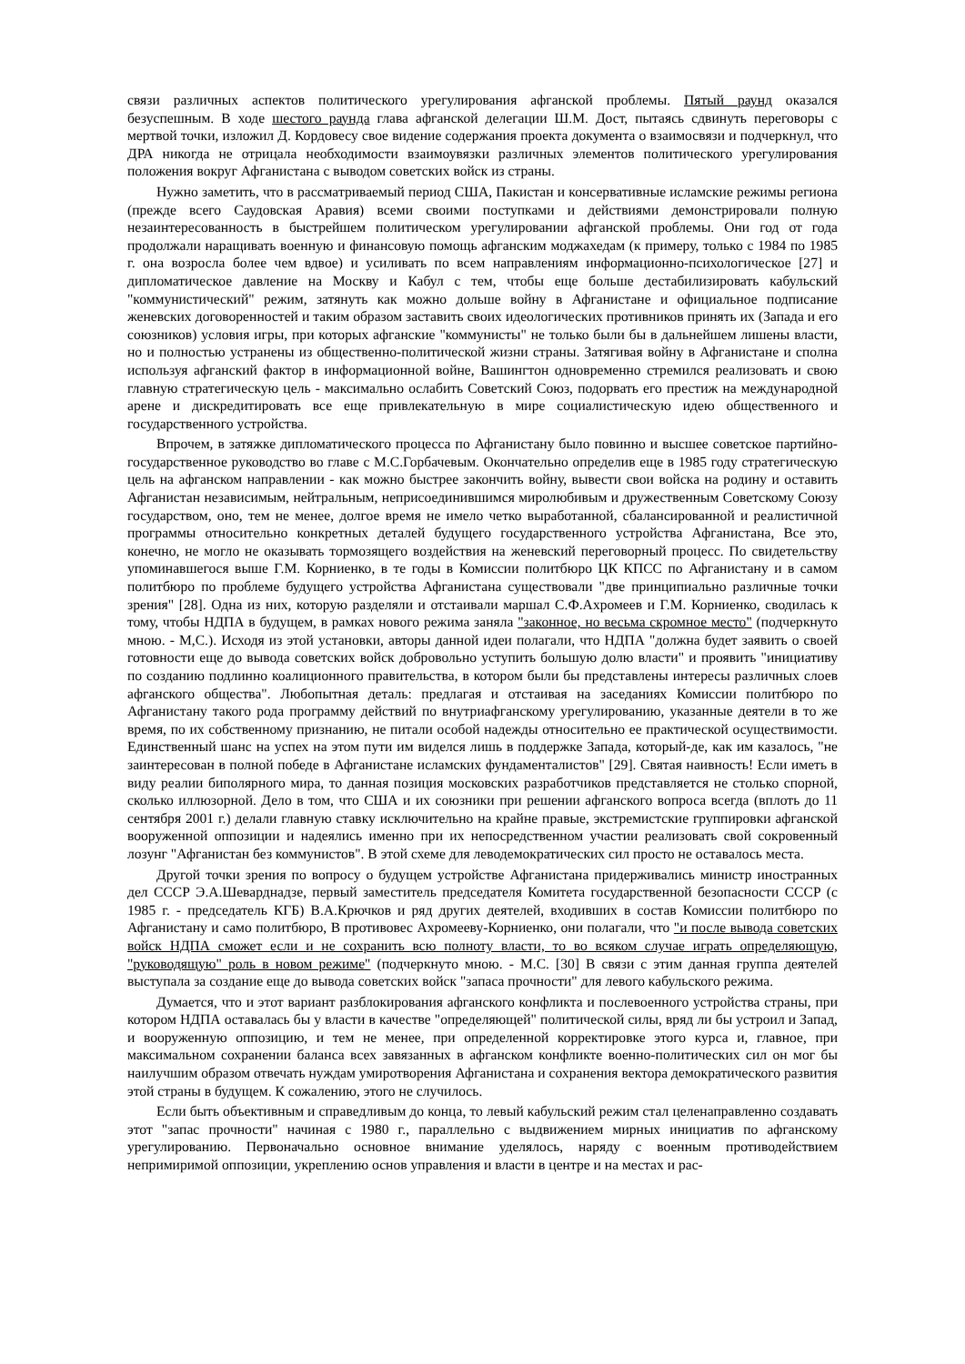связи различных аспектов политического урегулирования афганской проблемы. Пятый раунд оказался безуспешным. В ходе шестого раунда глава афганской делегации Ш.М. Дост, пытаясь сдвинуть переговоры с мертвой точки, изложил Д. Кордовесу свое видение содержания проекта документа о взаимосвязи и подчеркнул, что ДРА никогда не отрицала необходимости взаимоувязки различных элементов политического урегулирования положения вокруг Афганистана с выводом советских войск из страны.
Нужно заметить, что в рассматриваемый период США, Пакистан и консервативные исламские режимы региона (прежде всего Саудовская Аравия) всеми своими поступками и действиями демонстрировали полную незаинтересованность в быстрейшем политическом урегулировании афганской проблемы. Они год от года продолжали наращивать военную и финансовую помощь афганским моджахедам (к примеру, только с 1984 по 1985 г. она возросла более чем вдвое) и усиливать по всем направлениям информационно-психологическое [27] и дипломатическое давление на Москву и Кабул с тем, чтобы еще больше дестабилизировать кабульский "коммунистический" режим, затянуть как можно дольше войну в Афганистане и официальное подписание женевских договоренностей и таким образом заставить своих идеологических противников принять их (Запада и его союзников) условия игры, при которых афганские "коммунисты" не только были бы в дальнейшем лишены власти, но и полностью устранены из общественно-политической жизни страны. Затягивая войну в Афганистане и сполна используя афганский фактор в информационной войне, Вашингтон одновременно стремился реализовать и свою главную стратегическую цель - максимально ослабить Советский Союз, подорвать его престиж на международной арене и дискредитировать все еще привлекательную в мире социалистическую идею общественного и государственного устройства.
Впрочем, в затяжке дипломатического процесса по Афганистану было повинно и высшее советское партийно-государственное руководство во главе с М.С.Горбачевым. Окончательно определив еще в 1985 году стратегическую цель на афганском направлении - как можно быстрее закончить войну, вывести свои войска на родину и оставить Афганистан независимым, нейтральным, неприсоединившимся миролюбивым и дружественным Советскому Союзу государством, оно, тем не менее, долгое время не имело четко выработанной, сбалансированной и реалистичной программы относительно конкретных деталей будущего государственного устройства Афганистана, Все это, конечно, не могло не оказывать тормозящего воздействия на женевский переговорный процесс. По свидетельству упоминавшегося выше Г.М. Корниенко, в те годы в Комиссии политбюро ЦК КПСС по Афганистану и в самом политбюро по проблеме будущего устройства Афганистана существовали "две принципиально различные точки зрения" [28]. Одна из них, которую разделяли и отстаивали маршал С.Ф.Ахромеев и Г.М. Корниенко, сводилась к тому, чтобы НДПА в будущем, в рамках нового режима заняла "законное, но весьма скромное место" (подчеркнуто мною. - М,С.). Исходя из этой установки, авторы данной идеи полагали, что НДПА "должна будет заявить о своей готовности еще до вывода советских войск добровольно уступить большую долю власти" и проявить "инициативу по созданию подлинно коалиционного правительства, в котором были бы представлены интересы различных слоев афганского общества". Любопытная деталь: предлагая и отстаивая на заседаниях Комиссии политбюро по Афганистану такого рода программу действий по внутриафганскому урегулированию, указанные деятели в то же время, по их собственному признанию, не питали особой надежды относительно ее практической осуществимости. Единственный шанс на успех на этом пути им виделся лишь в поддержке Запада, который-де, как им казалось, "не заинтересован в полной победе в Афганистане исламских фундаменталистов" [29]. Святая наивность! Если иметь в виду реалии биполярного мира, то данная позиция московских разработчиков представляется не столько спорной, сколько иллюзорной. Дело в том, что США и их союзники при решении афганского вопроса всегда (вплоть до 11 сентября 2001 г.) делали главную ставку исключительно на крайне правые, экстремистские группировки афганской вооруженной оппозиции и надеялись именно при их непосредственном участии реализовать свой сокровенный лозунг "Афганистан без коммунистов". В этой схеме для леводемократических сил просто не оставалось места.
Другой точки зрения по вопросу о будущем устройстве Афганистана придерживались министр иностранных дел СССР Э.А.Шеварднадзе, первый заместитель председателя Комитета государственной безопасности СССР (с 1985 г. - председатель КГБ) В.А.Крючков и ряд других деятелей, входивших в состав Комиссии политбюро по Афганистану и само политбюро, В противовес Ахромееву-Корниенко, они полагали, что "и после вывода советских войск НДПА сможет если и не сохранить всю полноту власти, то во всяком случае играть определяющую, "руководящую" роль в новом режиме" (подчеркнуто мною. - М.С. [30] В связи с этим данная группа деятелей выступала за создание еще до вывода советских войск "запаса прочности" для левого кабульского режима.
Думается, что и этот вариант разблокирования афганского конфликта и послевоенного устройства страны, при котором НДПА оставалась бы у власти в качестве "определяющей" политической силы, вряд ли бы устроил и Запад, и вооруженную оппозицию, и тем не менее, при определенной корректировке этого курса и, главное, при максимальном сохранении баланса всех завязанных в афганском конфликте военно-политических сил он мог бы наилучшим образом отвечать нуждам умиротворения Афганистана и сохранения вектора демократического развития этой страны в будущем. К сожалению, этого не случилось.
Если быть объективным и справедливым до конца, то левый кабульский режим стал целенаправленно создавать этот "запас прочности" начиная с 1980 г., параллельно с выдвижением мирных инициатив по афганскому урегулированию. Первоначально основное внимание уделялось, наряду с военным противодействием непримиримой оппозиции, укреплению основ управления и власти в центре и на местах и рас-